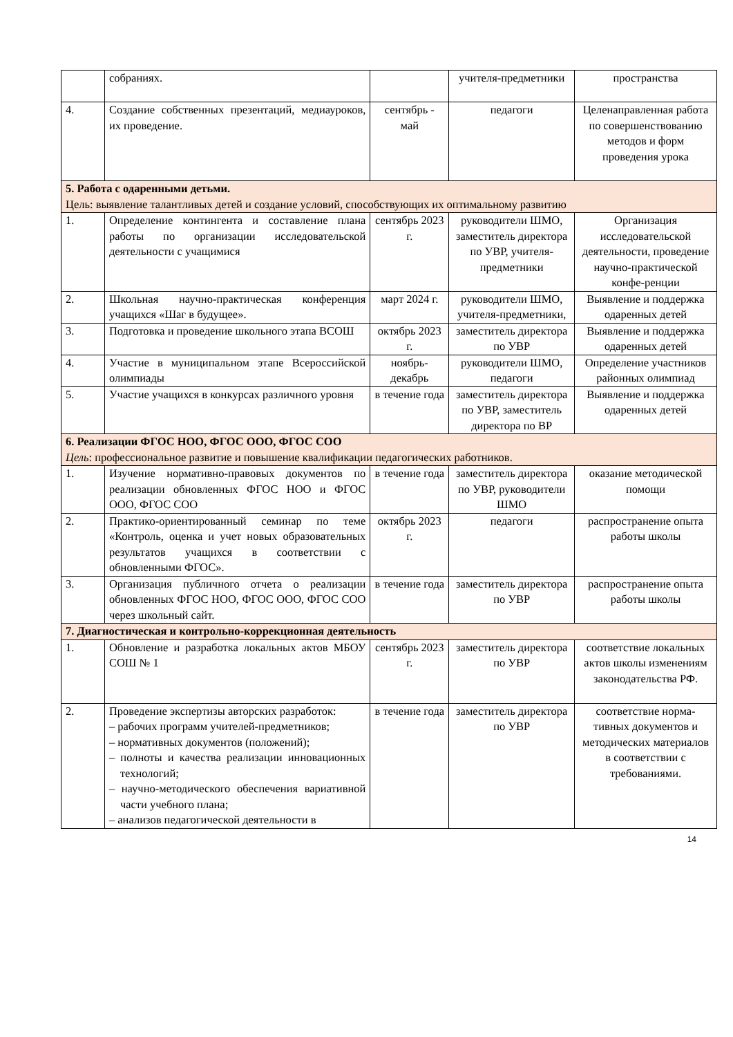| | собраниях. | | учителя-предметники | пространства |
| 4. | Создание собственных презентаций, медиауроков, их проведение. | сентябрь - май | педагоги | Целенаправленная работа по совершенствованию методов и форм проведения урока |
| 5. Работа с одаренными детьми. Цель: выявление талантливых детей и создание условий, способствующих их оптимальному развитию | | | | |
| 1. | Определение контингента и составление плана работы по организации исследовательской деятельности с учащимися | сентябрь 2023 г. | руководители ШМО, заместитель директора по УВР, учителя-предметники | Организация исследовательской деятельности, проведение научно-практической конфе-ренции |
| 2. | Школьная научно-практическая конференция учащихся «Шаг в будущее». | март 2024 г. | руководители ШМО, учителя-предметники, | Выявление и поддержка одаренных детей |
| 3. | Подготовка и проведение школьного этапа ВСОШ | октябрь 2023 г. | заместитель директора по УВР | Выявление и поддержка одаренных детей |
| 4. | Участие в муниципальном этапе Всероссийской олимпиады | ноябрь-декабрь | руководители ШМО, педагоги | Определение участников районных олимпиад |
| 5. | Участие учащихся в конкурсах различного уровня | в течение года | заместитель директора по УВР, заместитель директора по ВР | Выявление и поддержка одаренных детей |
| 6. Реализации ФГОС НОО, ФГОС ООО, ФГОС СОО Цель : профессиональное развитие и повышение квалификации педагогических работников. | | | | |
| 1. | Изучение нормативно-правовых документов по реализации обновленных ФГОС НОО и ФГОС ООО, ФГОС СОО | в течение года | заместитель директора по УВР, руководители ШМО | оказание методической помощи |
| 2. | Практико-ориентированный семинар по теме «Контроль, оценка и учет новых образовательных результатов учащихся в соответствии с обновленными ФГОС». | октябрь 2023 г. | педагоги | распространение опыта работы школы |
| 3. | Организация публичного отчета о реализации обновленных ФГОС НОО, ФГОС ООО, ФГОС СОО через школьный сайт. | в течение года | заместитель директора по УВР | распространение опыта работы школы |
| 7. Диагностическая и контрольно-коррекционная деятельность | | | | |
| 1. | Обновление и разработка локальных актов МБОУ СОШ № 1 | сентябрь 2023 г. | заместитель директора по УВР | соответствие локальных актов школы изменениям законодательства РФ. |
| 2. | Проведение экспертизы авторских разработок: – рабочих программ учителей-предметников; – нормативных документов (положений); – полноты и качества реализации инновационных технологий; – научно-методического обеспечения вариативной части учебного плана; – анализов педагогической деятельности в | в течение года | заместитель директора по УВР | соответствие норма-тивных документов и методических материалов в соответствии с требованиями. |
14